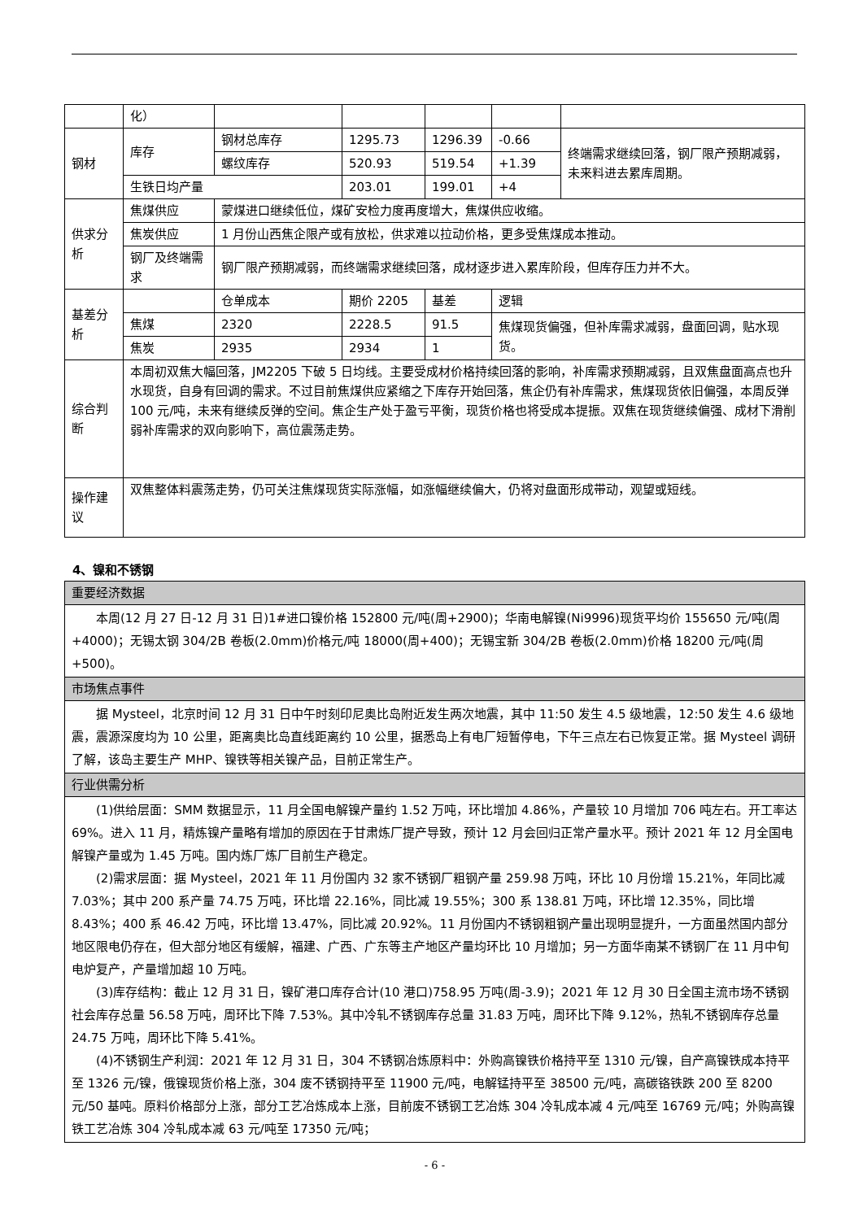| | 化） | | | | | |
| 钢材 | 库存 | 钢材总库存 | 1295.73 | 1296.39 | -0.66 | 终端需求继续回落，钢厂限产预期减弱，未来料进去累库周期。 |
| | | 螺纹库存 | 520.93 | 519.54 | +1.39 | |
| | 生铁日均产量 | | 203.01 | 199.01 | +4 | |
| 供求分析 | 焦煤供应 | 蒙煤进口继续低位，煤矿安检力度再度增大，焦煤供应收缩。 | | | | |
| | 焦炭供应 | 1 月份山西焦企限产或有放松，供求难以拉动价格，更多受焦煤成本推动。 | | | | |
| | 钢厂及终端需求 | 钢厂限产预期减弱，而终端需求继续回落，成材逐步进入累库阶段，但库存压力并不大。 | | | | |
| 基差分析 | | 仓单成本 | 期价 2205 | 基差 | 逻辑 | |
| | 焦煤 | 2320 | 2228.5 | 91.5 | 焦煤现货偏强，但补库需求减弱，盘面回调，贴水现货。 | |
| | 焦炭 | 2935 | 2934 | 1 | | |
| 综合判断 | 本周初双焦大幅回落，JM2205 下破 5 日均线。主要受成材价格持续回落的影响，补库需求预期减弱，且双焦盘面高点也升水现货，自身有回调的需求。不过目前焦煤供应紧缩之下库存开始回落，焦企仍有补库需求，焦煤现货依旧偏强，本周反弹 100 元/吨，未来有继续反弹的空间。焦企生产处于盈亏平衡，现货价格也将受成本提振。双焦在现货继续偏强、成材下滑削弱补库需求的双向影响下，高位震荡走势。 | | | | | |
| 操作建议 | 双焦整体料震荡走势，仍可关注焦煤现货实际涨幅，如涨幅继续偏大，仍将对盘面形成带动，观望或短线。 | | | | | |
4、镍和不锈钢
| 重要经济数据 |
| 本周(12 月 27 日-12 月 31 日)1#进口镍价格 152800 元/吨(周+2900)；华南电解镍(Ni9996)现货平均价 155650 元/吨(周+4000)；无锡太钢 304/2B 卷板(2.0mm)价格元/吨 18000(周+400)；无锡宝新 304/2B 卷板(2.0mm)价格 18200 元/吨(周+500)。 |
| 市场焦点事件 |
| 据 Mysteel，北京时间 12 月 31 日中午时刻印尼奥比岛附近发生两次地震，其中 11:50 发生 4.5 级地震，12:50 发生 4.6 级地震，震源深度均为 10 公里，距离奥比岛直线距离约 10 公里，据悉岛上有电厂短暂停电，下午三点左右已恢复正常。据 Mysteel 调研了解，该岛主要生产 MHP、镍铁等相关镍产品，目前正常生产。 |
| 行业供需分析 |
| (1)供给层面：SMM 数据显示，11 月全国电解镍产量约 1.52 万吨，环比增加 4.86%，产量较 10 月增加 706 吨左右。开工率达 69%。进入 11 月，精炼镍产量略有增加的原因在于甘肃炼厂提产导致，预计 12 月会回归正常产量水平。预计 2021 年 12 月全国电解镍产量或为 1.45 万吨。国内炼厂炼厂目前生产稳定。 (2)需求层面：据 Mysteel，2021 年 11 月份国内 32 家不锈钢厂粗钢产量 259.98 万吨，环比 10 月份增 15.21%，年同比减 7.03%；其中 200 系产量 74.75 万吨，环比增 22.16%，同比减 19.55%；300 系 138.81 万吨，环比增 12.35%，同比增 8.43%；400 系 46.42 万吨，环比增 13.47%，同比减 20.92%。11 月份国内不锈钢粗钢产量出现明显提升，一方面虽然国内部分地区限电仍存在，但大部分地区有缓解，福建、广西、广东等主产地区产量均环比 10 月增加；另一方面华南某不锈钢厂在 11 月中旬电炉复产，产量增加超 10 万吨。 (3)库存结构：截止 12 月 31 日，镍矿港口库存合计(10 港口)758.95 万吨(周-3.9)；2021 年 12 月 30 日全国主流市场不锈钢社会库存总量 56.58 万吨，周环比下降 7.53%。其中冷轧不锈钢库存总量 31.83 万吨，周环比下降 9.12%，热轧不锈钢库存总量 24.75 万吨，周环比下降 5.41%。 (4)不锈钢生产利润：2021 年 12 月 31 日，304 不锈钢冶炼原料中：外购高镍铁价格持平至 1310 元/镍，自产高镍铁成本持平至 1326 元/镍，俄镍现货价格上涨，304 废不锈钢持平至 11900 元/吨，电解锰持平至 38500 元/吨，高碳铬铁跌 200 至 8200 元/50 基吨。原料价格部分上涨，部分工艺冶炼成本上涨，目前废不锈钢工艺冶炼 304 冷轧成本减 4 元/吨至 16769 元/吨；外购高镍铁工艺冶炼 304 冷轧成本减 63 元/吨至 17350 元/吨； |
- 6 -